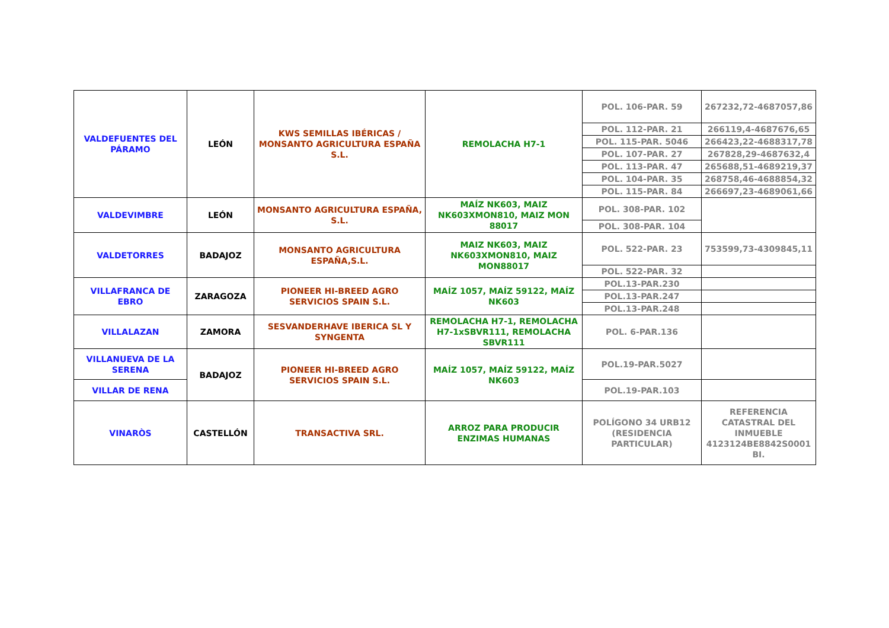| VALDEFUENTES DEL PÁRAMO | LEÓN | KWS SEMILLAS IBÉRICAS / MONSANTO AGRICULTURA ESPAÑA S.L. | REMOLACHA H7-1 | POL. 106-PAR. 59 | 267232,72-4687057,86 |
| | | | | POL. 112-PAR. 21 | 266119,4-4687676,65 |
| | | | | POL. 115-PAR. 5046 | 266423,22-4688317,78 |
| | | | | POL. 107-PAR. 27 | 267828,29-4687632,4 |
| | | | | POL. 113-PAR. 47 | 265688,51-4689219,37 |
| | | | | POL. 104-PAR. 35 | 268758,46-4688854,32 |
| | | | | POL. 115-PAR. 84 | 266697,23-4689061,66 |
| VALDEVIMBRE | LEÓN | MONSANTO AGRICULTURA ESPAÑA, S.L. | MAÍZ NK603, MAIZ NK603XMON810, MAIZ MON 88017 | POL. 308-PAR. 102 | |
| | | | | POL. 308-PAR. 104 | |
| VALDETORRES | BADAJOZ | MONSANTO AGRICULTURA ESPAÑA,S.L. | MAIZ NK603, MAIZ NK603XMON810, MAIZ MON88017 | POL. 522-PAR. 23 | 753599,73-4309845,11 |
| | | | | POL. 522-PAR. 32 | |
| VILLAFRANCA DE EBRO | ZARAGOZA | PIONEER HI-BREED AGRO SERVICIOS SPAIN S.L. | MAÍZ 1057, MAÍZ 59122, MAÍZ NK603 | POL.13-PAR.230 | |
| | | | | POL.13-PAR.247 | |
| | | | | POL.13-PAR.248 | |
| VILLALAZAN | ZAMORA | SESVANDERHAVE IBERICA SL Y SYNGENTA | REMOLACHA H7-1, REMOLACHA H7-1xSBVR111, REMOLACHA SBVR111 | POL. 6-PAR.136 | |
| VILLANUEVA DE LA SERENA | BADAJOZ | PIONEER HI-BREED AGRO SERVICIOS SPAIN S.L. | MAÍZ 1057, MAÍZ 59122, MAÍZ NK603 | POL.19-PAR.5027 | |
| VILLAR DE RENA | | | | POL.19-PAR.103 | |
| VINARÒS | CASTELLÓN | TRANSACTIVA SRL. | ARROZ PARA PRODUCIR ENZIMAS HUMANAS | POLÍGONO 34 URB12 (RESIDENCIA PARTICULAR) | REFERENCIA CATASTRAL DEL INMUEBLE 4123124BE8842S0001 BI. |